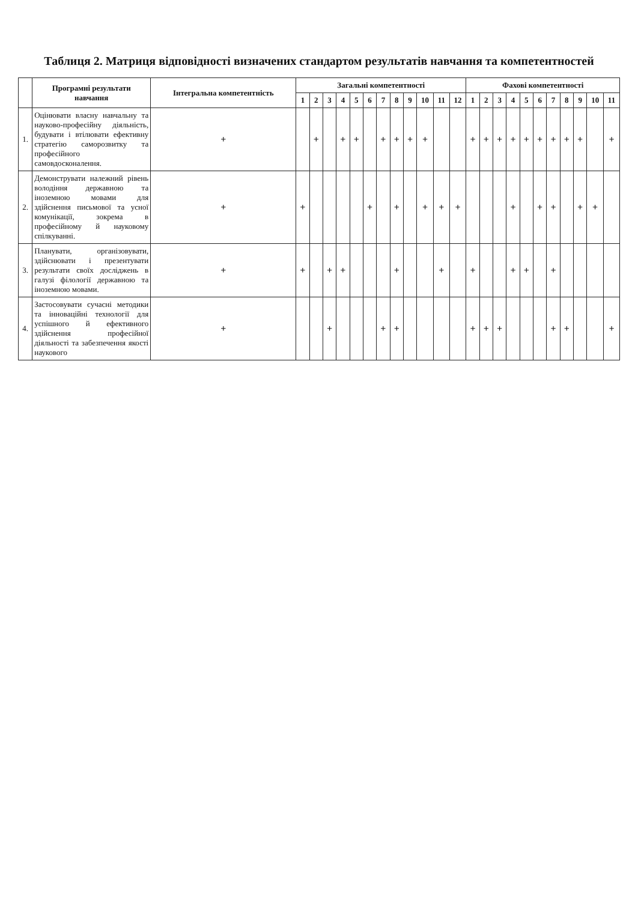Таблиця 2. Матриця відповідності визначених стандартом результатів навчання та компетентностей
| | Програмні результати навчання | Інтегральна компетентність | Загальні компетентності | | | | | | | | | | | | Фахові компетентності | | | | | | | | | | |
| --- | --- | --- | --- | --- | --- | --- | --- | --- | --- | --- | --- | --- | --- | --- | --- | --- | --- | --- | --- | --- | --- | --- | --- | --- | --- |
| | | | 1 | 2 | 3 | 4 | 5 | 6 | 7 | 8 | 9 | 10 | 11 | 12 | 1 | 2 | 3 | 4 | 5 | 6 | 7 | 8 | 9 | 10 | 11 |
| 1. | Оцінювати власну навчальну та науково-професійну діяльність, будувати і втілювати ефективну стратегію саморозвитку та професійного самовдосконалення. | + | | + | | + | + | | + | + | + | + | | | + | + | + | + | + | + | + | + | + | | + |
| 2. | Демонструвати належний рівень володіння державною та іноземною мовами для здійснення письмової та усної комунікації, зокрема в професійному й науковому спілкуванні. | + | + | | | | | + | | + | | + | + | + | | | | + | | + | + | | + | + | |
| 3. | Планувати, організовувати, здійснювати і презентувати результати своїх досліджень в галузі філології державною та іноземною мовами. | + | + | | + | + | | | | + | | | + | | + | | | + | + | | + | | | | |
| 4. | Застосовувати сучасні методики та інноваційні технології для успішного й ефективного здійснення професійної діяльності та забезпечення якості наукового | + | | | + | | | | + | + | | | | | + | + | + | | | | + | + | | | + |